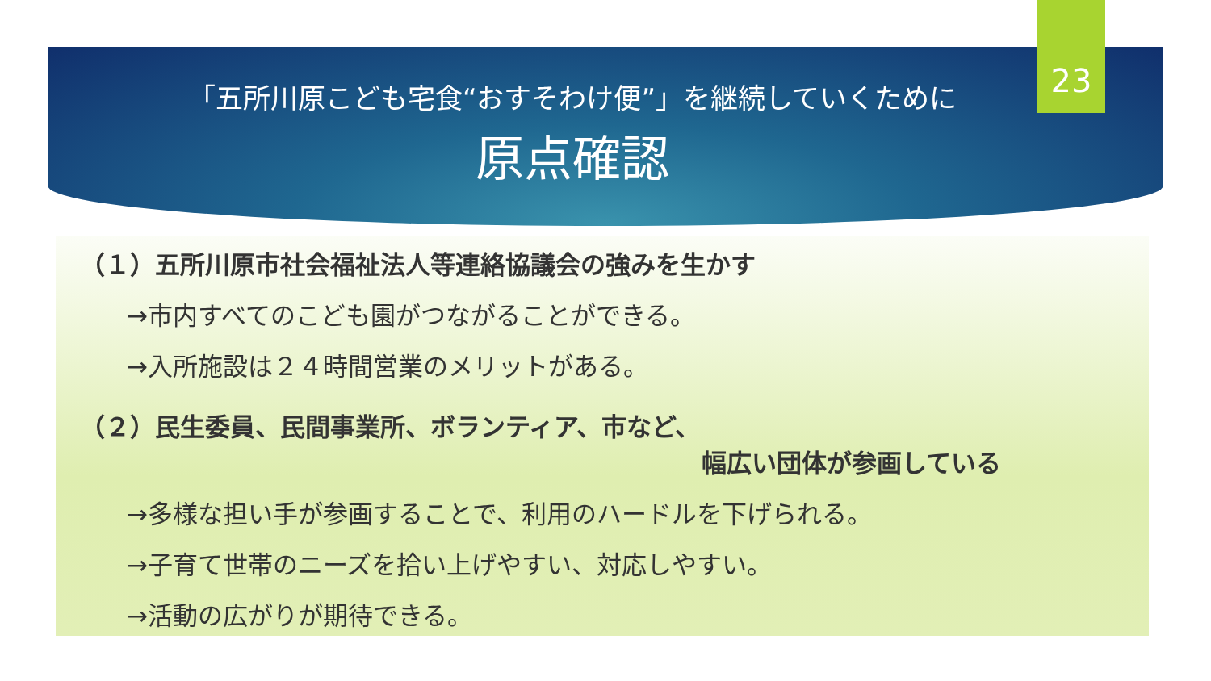23
「五所川原こども宅食“おすそわけ便”」を継続していくために
原点確認
（１）五所川原市社会福祉法人等連絡協議会の強みを生かす
→市内すべてのこども園がつながることができる。
→入所施設は２４時間営業のメリットがある。
（２）民生委員、民間事業所、ボランティア、市など、
幅広い団体が参画している
→多様な担い手が参画することで、利用のハードルを下げられる。
→子育て世帯のニーズを拾い上げやすい、対応しやすい。
→活動の広がりが期待できる。